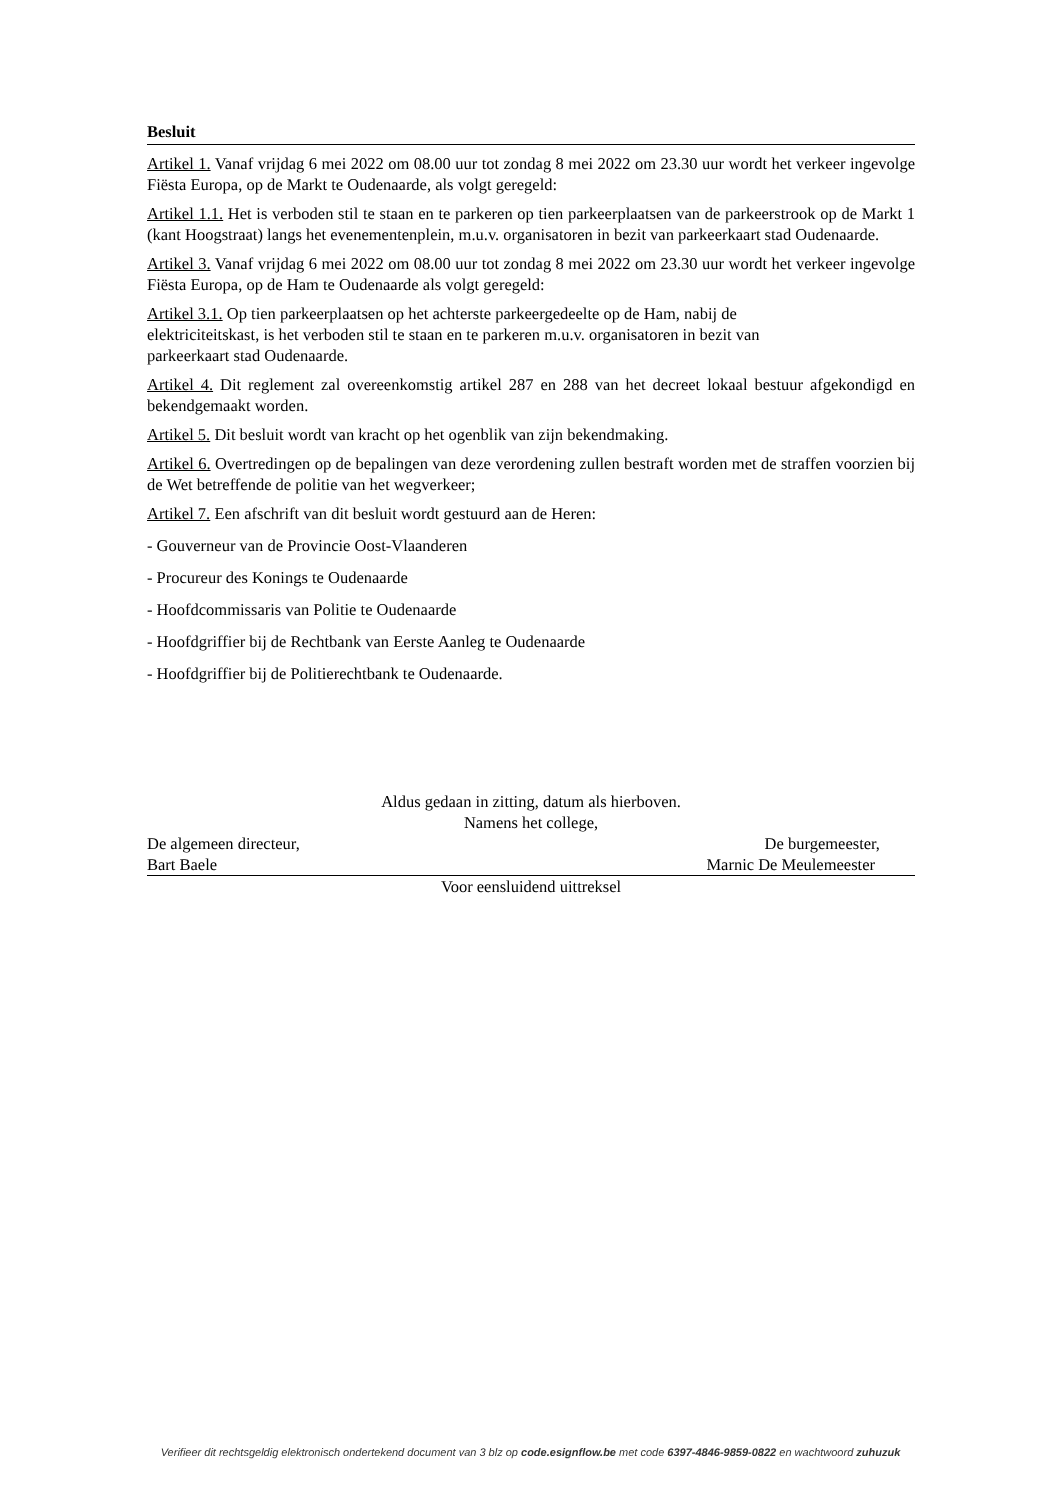Besluit
Artikel 1. Vanaf vrijdag 6 mei 2022 om 08.00 uur tot zondag 8 mei 2022 om 23.30 uur wordt het verkeer ingevolge Fiësta Europa, op de Markt te Oudenaarde, als volgt geregeld:
Artikel 1.1. Het is verboden stil te staan en te parkeren op tien parkeerplaatsen van de parkeerstrook op de Markt 1 (kant Hoogstraat) langs het evenementenplein, m.u.v. organisatoren in bezit van parkeerkaart stad Oudenaarde.
Artikel 3. Vanaf vrijdag 6 mei 2022 om 08.00 uur tot zondag 8 mei 2022 om 23.30 uur wordt het verkeer ingevolge Fiësta Europa, op de Ham te Oudenaarde als volgt geregeld:
Artikel 3.1. Op tien parkeerplaatsen op het achterste parkeergedeelte op de Ham, nabij de
elektriciteitskast, is het verboden stil te staan en te parkeren m.u.v. organisatoren in bezit van
parkeerkaart stad Oudenaarde.
Artikel 4. Dit reglement zal overeenkomstig artikel 287 en 288 van het decreet lokaal bestuur afgekondigd en bekendgemaakt worden.
Artikel 5. Dit besluit wordt van kracht op het ogenblik van zijn bekendmaking.
Artikel 6. Overtredingen op de bepalingen van deze verordening zullen bestraft worden met de straffen voorzien bij de Wet betreffende de politie van het wegverkeer;
Artikel 7. Een afschrift van dit besluit wordt gestuurd aan de Heren:
- Gouverneur van de Provincie Oost-Vlaanderen
- Procureur des Konings te Oudenaarde
- Hoofdcommissaris van Politie te Oudenaarde
- Hoofdgriffier bij de Rechtbank van Eerste Aanleg te Oudenaarde
- Hoofdgriffier bij de Politierechtbank te Oudenaarde.
Aldus gedaan in zitting, datum als hierboven.
Namens het college,
De algemeen directeur, De burgemeester,
Bart Baele Marnic De Meulemeester
Voor eensluidend uittreksel
Verifieer dit rechtsgeldig elektronisch ondertekend document van 3 blz op code.esignflow.be met code 6397-4846-9859-0822 en wachtwoord zuhuzuk